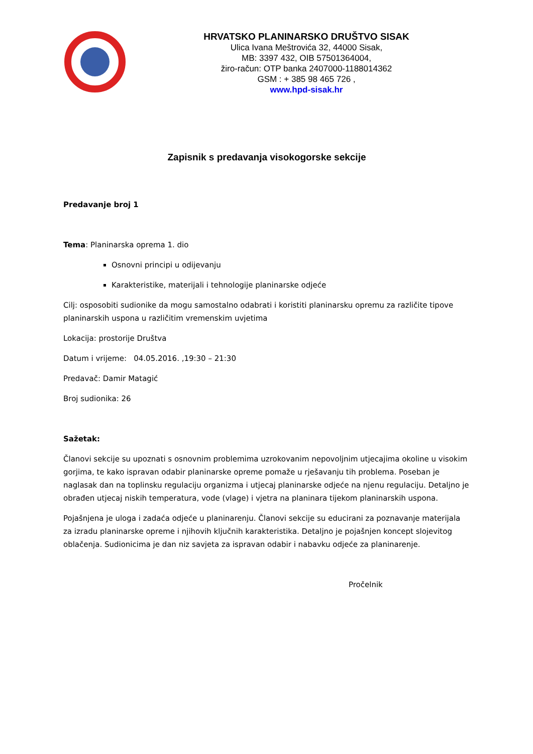HRVATSKO PLANINARSKO DRUŠTVO SISAK
Ulica Ivana Meštrovića 32, 44000 Sisak,
MB: 3397 432, OIB 57501364004,
žiro-račun: OTP banka 2407000-1188014362
GSM : + 385 98 465 726 ,
www.hpd-sisak.hr
Zapisnik s predavanja visokogorske sekcije
Predavanje broj 1
Tema: Planinarska oprema 1. dio
Osnovni principi u odijevanju
Karakteristike, materijali i tehnologije planinarske odjeće
Cilj: osposobiti sudionike da mogu samostalno odabrati i koristiti planinarsku opremu za različite tipove planinarskih uspona u različitim vremenskim uvjetima
Lokacija: prostorije Društva
Datum i vrijeme: 04.05.2016. ,19:30 – 21:30
Predavač: Damir Matagić
Broj sudionika: 26
Sažetak:
Članovi sekcije su upoznati s osnovnim problemima uzrokovanim nepovoljnim utjecajima okoline u visokim gorjima, te kako ispravan odabir planinarske opreme pomaže u rješavanju tih problema. Poseban je naglasak dan na toplinsku regulaciju organizma i utjecaj planinarske odjeće na njenu regulaciju. Detaljno je obrađen utjecaj niskih temperatura, vode (vlage) i vjetra na planinara tijekom planinarskih uspona.
Pojašnjena je uloga i zadaća odjeće u planinarenju. Članovi sekcije su educirani za poznavanje materijala za izradu planinarske opreme i njihovih ključnih karakteristika. Detaljno je pojašnjen koncept slojevitog oblačenja. Sudionicima je dan niz savjeta za ispravan odabir i nabavku odjeće za planinarenje.
Pročelnik